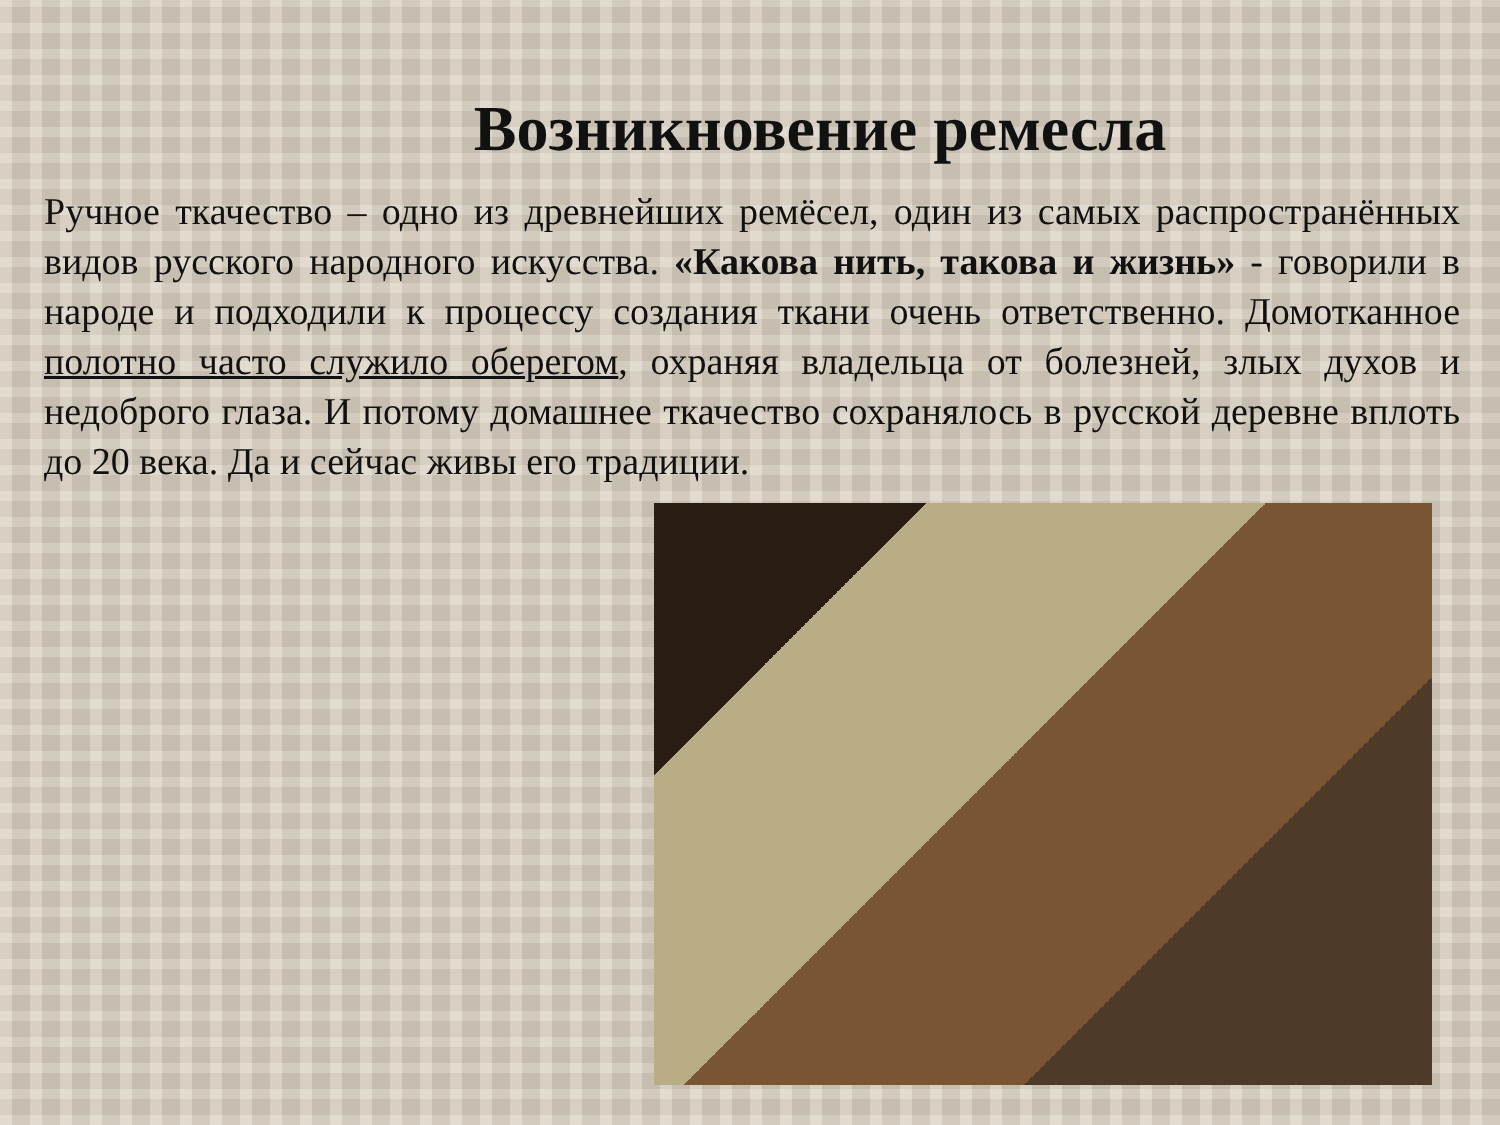Возникновение ремесла
Ручное ткачество – одно из древнейших ремёсел, один из самых распространённых видов русского народного искусства. «Какова нить, такова и жизнь» - говорили в народе и подходили к процессу создания ткани очень ответственно. Домотканное полотно часто служило оберегом, охраняя владельца от болезней, злых духов и недоброго глаза. И потому домашнее ткачество сохранялось в русской деревне вплоть до 20 века. Да и сейчас живы его традиции.